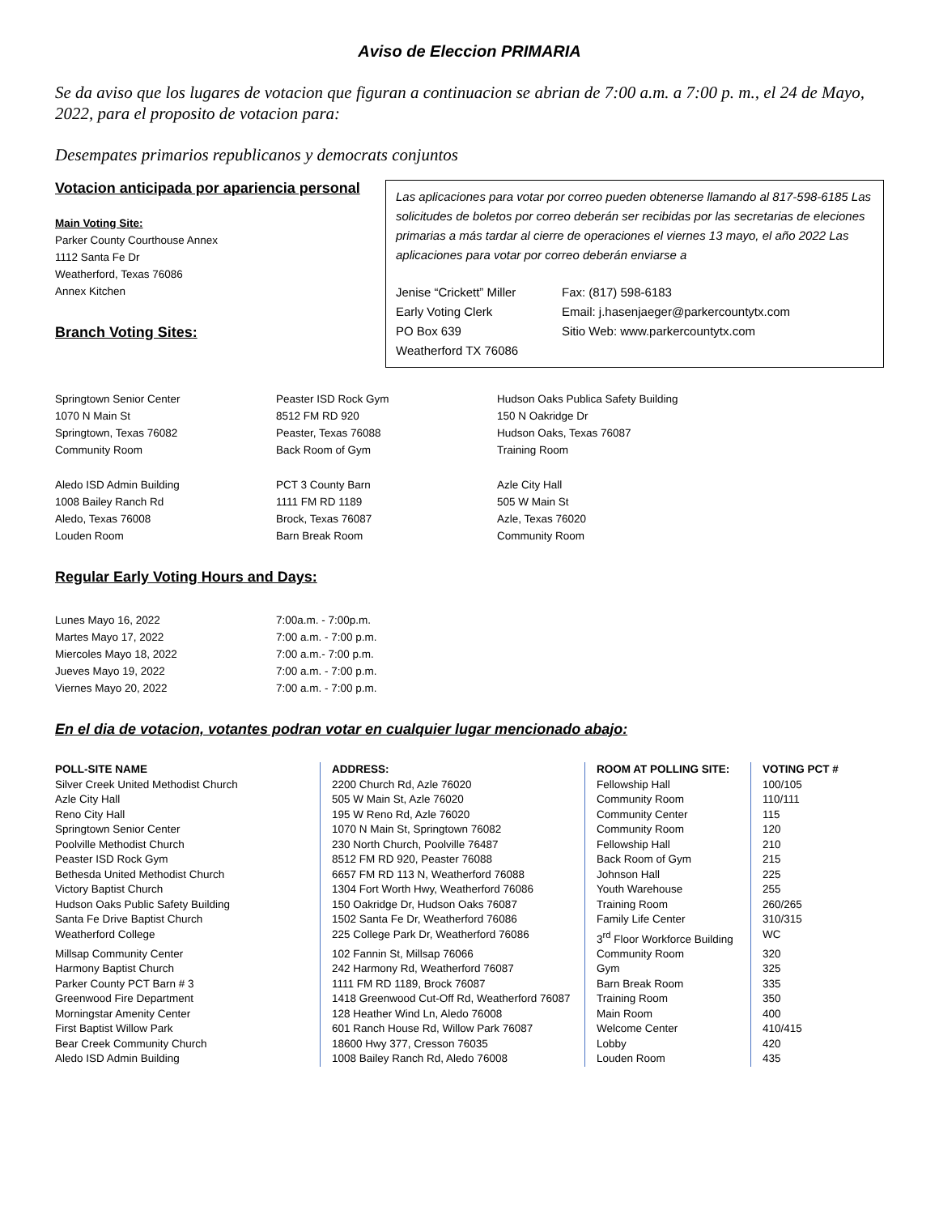Aviso de Eleccion PRIMARIA
Se da aviso que los lugares de votacion que figuran a continuacion se abrian de 7:00 a.m. a 7:00 p. m., el 24 de Mayo, 2022, para el proposito de votacion para:
Desempates primarios republicanos y democrats conjuntos
Votacion anticipada por apariencia personal
Main Voting Site:
Parker County Courthouse Annex
1112 Santa Fe Dr
Weatherford, Texas 76086
Annex Kitchen
Branch Voting Sites:
Las aplicaciones para votar por correo pueden obtenerse llamando al 817-598-6185 Las solicitudes de boletos por correo deberán ser recibidas por las secretarias de eleciones primarias a más tardar al cierre de operaciones el viernes 13 mayo, el año 2022 Las aplicaciones para votar por correo deberán enviarse a
Jenise “Crickett” Miller
Early Voting Clerk
PO Box 639
Weatherford TX 76086
Fax: (817) 598-6183
Email: j.hasenjaeger@parkercountytx.com
Sitio Web: www.parkercountytx.com
Springtown Senior Center
1070 N Main St
Springtown, Texas 76082
Community Room
Peaster ISD Rock Gym
8512 FM RD 920
Peaster, Texas 76088
Back Room of Gym
Hudson Oaks Publica Safety Building
150 N Oakridge Dr
Hudson Oaks, Texas 76087
Training Room
Aledo ISD Admin Building
1008 Bailey Ranch Rd
Aledo, Texas 76008
Louden Room
PCT 3 County Barn
1111 FM RD 1189
Brock, Texas 76087
Barn Break Room
Azle City Hall
505 W Main St
Azle, Texas 76020
Community Room
Regular Early Voting Hours and Days:
Lunes Mayo 16, 2022
7:00a.m. - 7:00p.m.
Martes Mayo 17, 2022
7:00 a.m. - 7:00 p.m.
Miercoles Mayo 18, 2022
7:00 a.m.- 7:00 p.m.
Jueves Mayo 19, 2022
7:00 a.m. - 7:00 p.m.
Viernes Mayo 20, 2022
7:00 a.m. - 7:00 p.m.
En el dia de votacion, votantes podran votar en cualquier lugar mencionado abajo:
| POLL-SITE NAME | ADDRESS: | ROOM AT POLLING SITE: | VOTING PCT # |
| --- | --- | --- | --- |
| Silver Creek United Methodist Church | 2200 Church Rd, Azle 76020 | Fellowship Hall | 100/105 |
| Azle City Hall | 505 W Main St, Azle 76020 | Community Room | 110/111 |
| Reno City Hall | 195 W Reno Rd, Azle 76020 | Community Center | 115 |
| Springtown Senior Center | 1070 N Main St, Springtown 76082 | Community Room | 120 |
| Poolville Methodist Church | 230 North Church, Poolville 76487 | Fellowship Hall | 210 |
| Peaster ISD Rock Gym | 8512 FM RD 920, Peaster 76088 | Back Room of Gym | 215 |
| Bethesda United Methodist Church | 6657 FM RD 113 N, Weatherford 76088 | Johnson Hall | 225 |
| Victory Baptist Church | 1304 Fort Worth Hwy, Weatherford 76086 | Youth Warehouse | 255 |
| Hudson Oaks Public Safety Building | 150 Oakridge Dr, Hudson Oaks 76087 | Training Room | 260/265 |
| Santa Fe Drive Baptist Church | 1502 Santa Fe Dr, Weatherford 76086 | Family Life Center | 310/315 |
| Weatherford College | 225 College Park Dr, Weatherford 76086 | 3<sup>rd</sup> Floor Workforce Building | WC |
| Millsap Community Center | 102 Fannin St, Millsap 76066 | Community Room | 320 |
| Harmony Baptist Church | 242 Harmony Rd, Weatherford 76087 | Gym | 325 |
| Parker County PCT Barn # 3 | 1111 FM RD 1189, Brock 76087 | Barn Break Room | 335 |
| Greenwood Fire Department | 1418 Greenwood Cut-Off Rd, Weatherford 76087 | Training Room | 350 |
| Morningstar Amenity Center | 128 Heather Wind Ln, Aledo 76008 | Main Room | 400 |
| First Baptist Willow Park | 601 Ranch House Rd, Willow Park 76087 | Welcome Center | 410/415 |
| Bear Creek Community Church | 18600 Hwy 377, Cresson 76035 | Lobby | 420 |
| Aledo ISD Admin Building | 1008 Bailey Ranch Rd, Aledo 76008 | Louden Room | 435 |